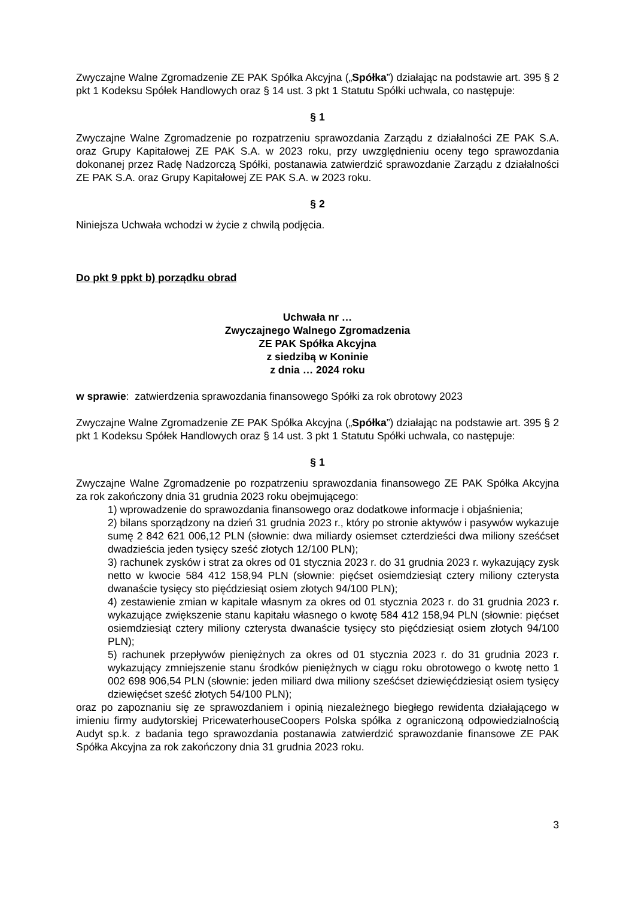Zwyczajne Walne Zgromadzenie ZE PAK Spółka Akcyjna („Spółka”) działając na podstawie art. 395 § 2 pkt 1 Kodeksu Spółek Handlowych oraz § 14 ust. 3 pkt 1 Statutu Spółki uchwala, co następuje:
§ 1
Zwyczajne Walne Zgromadzenie po rozpatrzeniu sprawozdania Zarządu z działalności ZE PAK S.A. oraz Grupy Kapitałowej ZE PAK S.A. w 2023 roku, przy uwzględnieniu oceny tego sprawozdania dokonanej przez Radę Nadzorczą Spółki, postanawia zatwierdzić sprawozdanie Zarządu z działalności ZE PAK S.A. oraz Grupy Kapitałowej ZE PAK S.A. w 2023 roku.
§ 2
Niniejsza Uchwała wchodzi w życie z chwilą podjęcia.
Do pkt 9 ppkt b) porządku obrad
Uchwała nr …
Zwyczajnego Walnego Zgromadzenia
ZE PAK Spółka Akcyjna
z siedzibą w Koninie
z dnia … 2024 roku
w sprawie: zatwierdzenia sprawozdania finansowego Spółki za rok obrotowy 2023
Zwyczajne Walne Zgromadzenie ZE PAK Spółka Akcyjna („Spółka”) działając na podstawie art. 395 § 2 pkt 1 Kodeksu Spółek Handlowych oraz § 14 ust. 3 pkt 1 Statutu Spółki uchwala, co następuje:
§ 1
Zwyczajne Walne Zgromadzenie po rozpatrzeniu sprawozdania finansowego ZE PAK Spółka Akcyjna za rok zakończony dnia 31 grudnia 2023 roku obejmującego:
1) wprowadzenie do sprawozdania finansowego oraz dodatkowe informacje i objaśnienia;
2) bilans sporządzony na dzień 31 grudnia 2023 r., który po stronie aktywów i pasywów wykazuje sumę 2 842 621 006,12 PLN (słownie: dwa miliardy osiemset czterdzieści dwa miliony sześćset dwadzieścia jeden tysięcy sześć złotych 12/100 PLN);
3) rachunek zysków i strat za okres od 01 stycznia 2023 r. do 31 grudnia 2023 r. wykazujący zysk netto w kwocie 584 412 158,94 PLN (słownie: pięćset osiemdziesiąt cztery miliony czterysta dwanaście tysięcy sto pięćdziesiąt osiem złotych 94/100 PLN);
4) zestawienie zmian w kapitale własnym za okres od 01 stycznia 2023 r. do 31 grudnia 2023 r. wykazujące zwiększenie stanu kapitału własnego o kwotę 584 412 158,94 PLN (słownie: pięćset osiemdziesiąt cztery miliony czterysta dwanaście tysięcy sto pięćdziesiąt osiem złotych 94/100 PLN);
5) rachunek przepływów pieniężnych za okres od 01 stycznia 2023 r. do 31 grudnia 2023 r. wykazujący zmniejszenie stanu środków pieniężnych w ciągu roku obrotowego o kwotę netto 1 002 698 906,54 PLN (słownie: jeden miliard dwa miliony sześćset dziewięćdziesiąt osiem tysięcy dziewięćset sześć złotych 54/100 PLN);
oraz po zapoznaniu się ze sprawozdaniem i opinią niezależnego biegłego rewidenta działającego w imieniu firmy audytorskiej PricewaterhouseCoopers Polska spółka z ograniczoną odpowiedzialnością Audyt sp.k. z badania tego sprawozdania postanawia zatwierdzić sprawozdanie finansowe ZE PAK Spółka Akcyjna za rok zakończony dnia 31 grudnia 2023 roku.
3